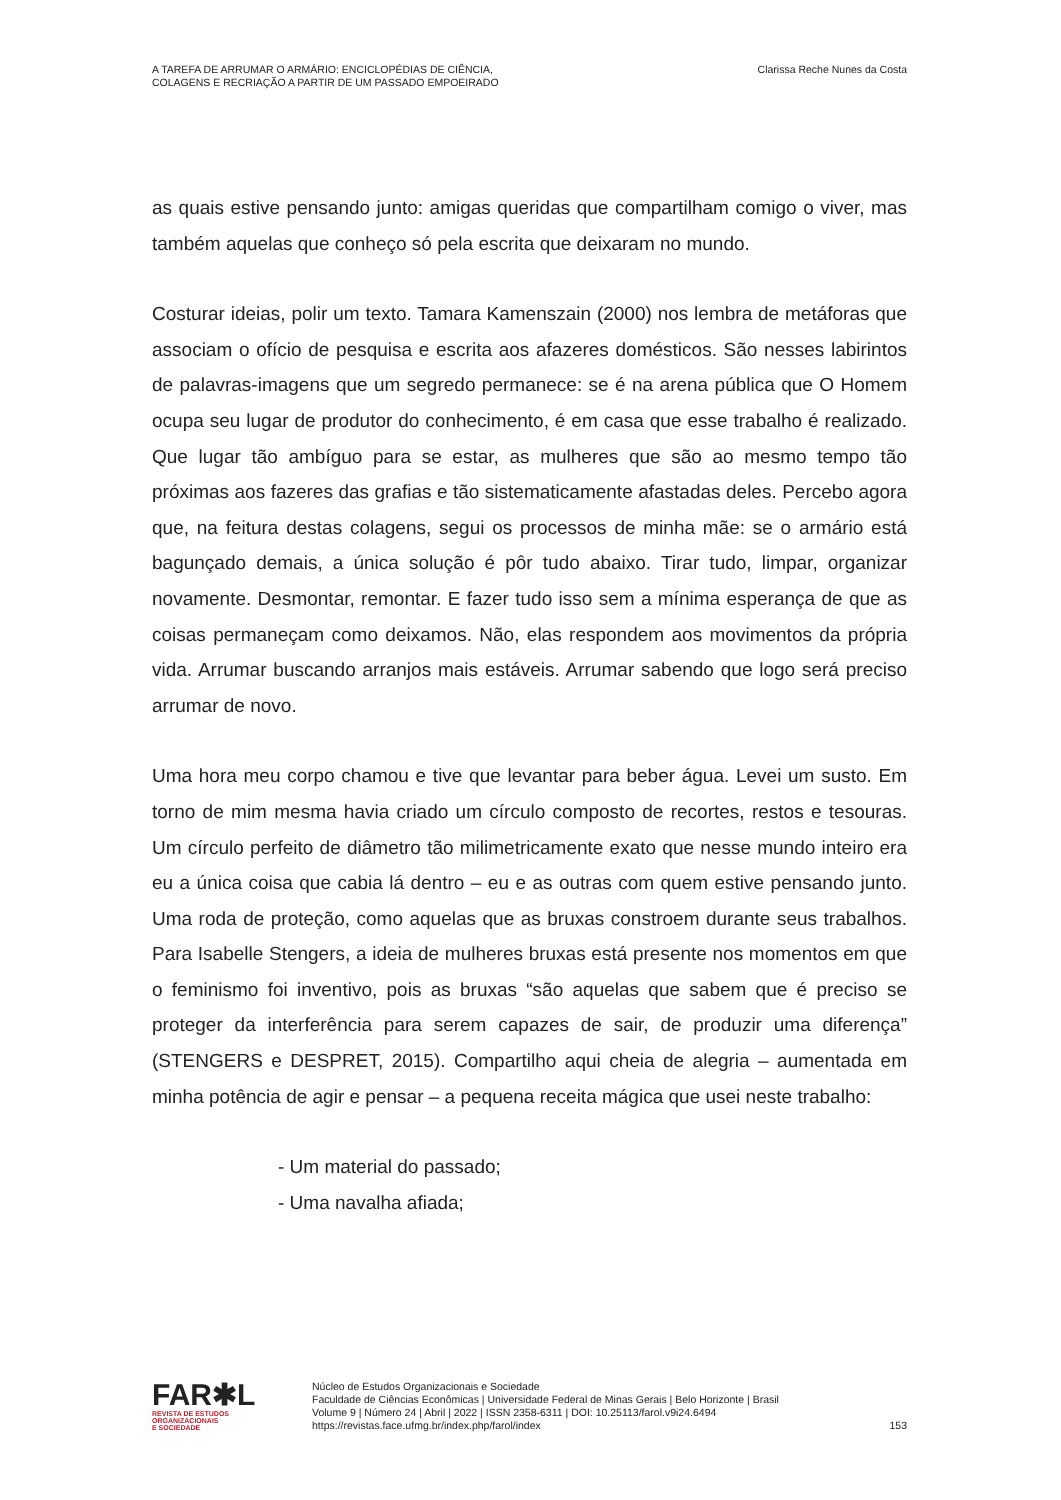A TAREFA DE ARRUMAR O ARMÁRIO: ENCICLOPÉDIAS DE CIÊNCIA,
COLAGENS E RECRIAÇÃO A PARTIR DE UM PASSADO EMPOEIRADO
Clarissa Reche Nunes da Costa
as quais estive pensando junto: amigas queridas que compartilham comigo o viver, mas também aquelas que conheço só pela escrita que deixaram no mundo.
Costurar ideias, polir um texto. Tamara Kamenszain (2000) nos lembra de metáforas que associam o ofício de pesquisa e escrita aos afazeres domésticos. São nesses labirintos de palavras-imagens que um segredo permanece: se é na arena pública que O Homem ocupa seu lugar de produtor do conhecimento, é em casa que esse trabalho é realizado. Que lugar tão ambíguo para se estar, as mulheres que são ao mesmo tempo tão próximas aos fazeres das grafias e tão sistematicamente afastadas deles. Percebo agora que, na feitura destas colagens, segui os processos de minha mãe: se o armário está bagunçado demais, a única solução é pôr tudo abaixo. Tirar tudo, limpar, organizar novamente. Desmontar, remontar. E fazer tudo isso sem a mínima esperança de que as coisas permaneçam como deixamos. Não, elas respondem aos movimentos da própria vida. Arrumar buscando arranjos mais estáveis. Arrumar sabendo que logo será preciso arrumar de novo.
Uma hora meu corpo chamou e tive que levantar para beber água. Levei um susto. Em torno de mim mesma havia criado um círculo composto de recortes, restos e tesouras. Um círculo perfeito de diâmetro tão milimetricamente exato que nesse mundo inteiro era eu a única coisa que cabia lá dentro – eu e as outras com quem estive pensando junto. Uma roda de proteção, como aquelas que as bruxas constroem durante seus trabalhos. Para Isabelle Stengers, a ideia de mulheres bruxas está presente nos momentos em que o feminismo foi inventivo, pois as bruxas “são aquelas que sabem que é preciso se proteger da interferência para serem capazes de sair, de produzir uma diferença” (STENGERS e DESPRET, 2015). Compartilho aqui cheia de alegria – aumentada em minha potência de agir e pensar – a pequena receita mágica que usei neste trabalho:
- Um material do passado;
- Uma navalha afiada;
FAR✱L
REVISTA DE ESTUDOS
ORGANIZACIONAIS
E SOCIEDADE
Núcleo de Estudos Organizacionais e Sociedade
Faculdade de Ciências Econômicas | Universidade Federal de Minas Gerais | Belo Horizonte | Brasil
Volume 9 | Número 24 | Abril | 2022 | ISSN 2358-6311 | DOI: 10.25113/farol.v9i24.6494
https://revistas.face.ufmg.br/index.php/farol/index
153